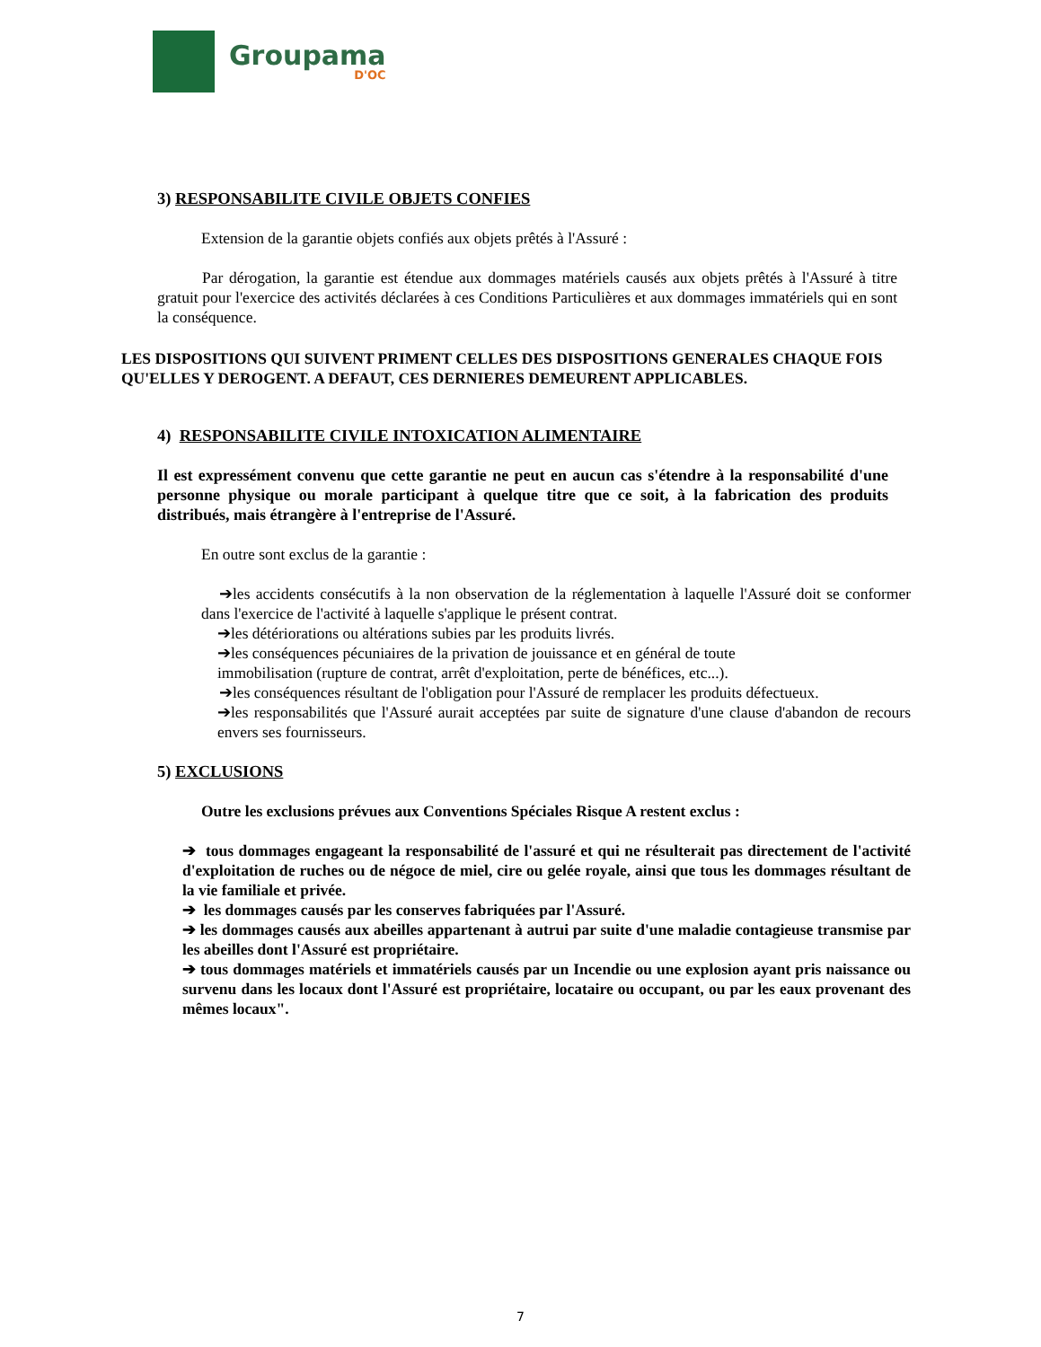Groupama
D'OC
3) RESPONSABILITE CIVILE OBJETS CONFIES
Extension de la garantie objets confiés aux objets prêtés à l'Assuré :
Par dérogation, la garantie est étendue aux dommages matériels causés aux objets prêtés à l'Assuré à titre gratuit pour l'exercice des activités déclarées à ces Conditions Particulières et aux dommages immatériels qui en sont la conséquence.
LES DISPOSITIONS QUI SUIVENT PRIMENT CELLES DES DISPOSITIONS GENERALES CHAQUE FOIS QU'ELLES Y DEROGENT. A DEFAUT, CES DERNIERES DEMEURENT APPLICABLES.
4) RESPONSABILITE CIVILE INTOXICATION ALIMENTAIRE
Il est expressément convenu que cette garantie ne peut en aucun cas s'étendre à la responsabilité d'une personne physique ou morale participant à quelque titre que ce soit, à la fabrication des produits distribués, mais étrangère à l'entreprise de l'Assuré.
En outre sont exclus de la garantie :
➔les accidents consécutifs à la non observation de la réglementation à laquelle l'Assuré doit se conformer dans l'exercice de l'activité à laquelle s'applique le présent contrat.
➔les détériorations ou altérations subies par les produits livrés.
➔les conséquences pécuniaires de la privation de jouissance et en général de toute immobilisation (rupture de contrat, arrêt d'exploitation, perte de bénéfices, etc...).
➔les conséquences résultant de l'obligation pour l'Assuré de remplacer les produits défectueux.
➔les responsabilités que l'Assuré aurait acceptées par suite de signature d'une clause d'abandon de recours envers ses fournisseurs.
5) EXCLUSIONS
Outre les exclusions prévues aux Conventions Spéciales Risque A restent exclus :
➔ tous dommages engageant la responsabilité de l'assuré et qui ne résulterait pas directement de l'activité d'exploitation de ruches ou de négoce de miel, cire ou gelée royale, ainsi que tous les dommages résultant de la vie familiale et privée.
➔ les dommages causés par les conserves fabriquées par l'Assuré.
➔ les dommages causés aux abeilles appartenant à autrui par suite d'une maladie contagieuse transmise par les abeilles dont l'Assuré est propriétaire.
➔ tous dommages matériels et immatériels causés par un Incendie ou une explosion ayant pris naissance ou survenu dans les locaux dont l'Assuré est propriétaire, locataire ou occupant, ou par les eaux provenant des mêmes locaux".
7